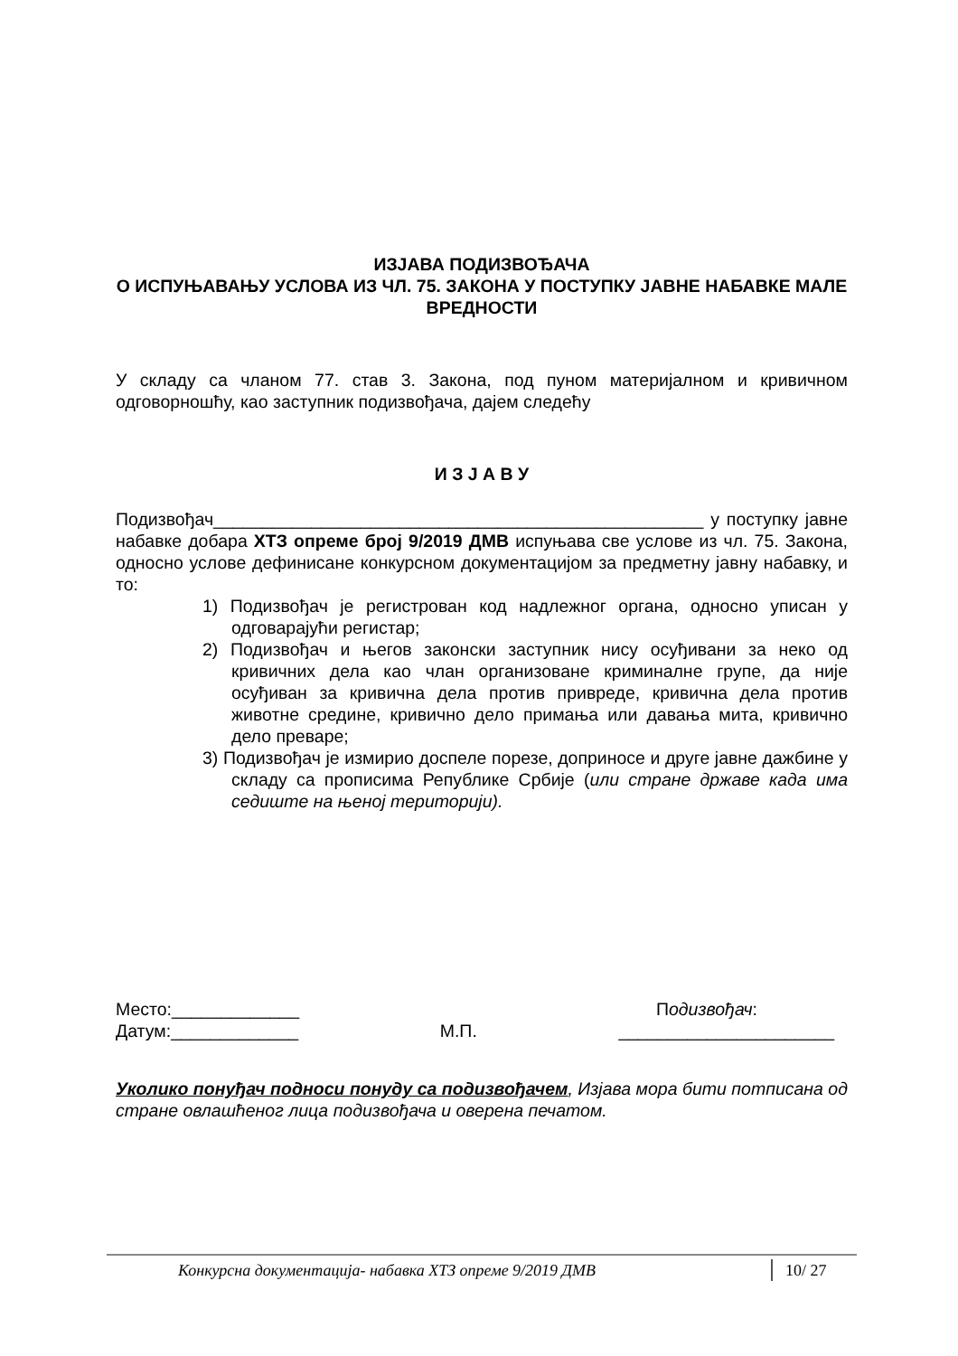ИЗЈАВА ПОДИЗВОЂАЧА
О ИСПУЊАВАЊУ УСЛОВА ИЗ ЧЛ. 75. ЗАКОНА У ПОСТУПКУ ЈАВНЕ НАБАВКЕ МАЛЕ ВРЕДНОСТИ
У складу са чланом 77. став 3. Закона, под пуном материјалном и кривичном одговорношћу, као заступник подизвођача, дајем следећу
И З Ј А В У
Подизвођач__________________________________________________ у поступку јавне набавке добара ХТЗ опреме број 9/2019 ДМВ испуњава све услове из чл. 75. Закона, односно услове дефинисане конкурсном документацијом за предметну јавну набавку, и то:
1) Подизвођач је регистрован код надлежног органа, односно уписан у одговарајући регистар;
2) Подизвођач и његов законски заступник нису осуђивани за неко од кривичних дела као члан организоване криминалне групе, да није осуђиван за кривична дела против привреде, кривична дела против животне средине, кривично дело примања или давања мита, кривично дело преваре;
3) Подизвођач је измирио доспеле порезе, доприносе и друге јавне дажбине у складу са прописима Републике Србије (или стране државе када има седиште на њеној територији).
Место:_____________ Подизвођач:
Датум:_____________ М.П. ______________________
Уколико понуђач подноси понуду са подизвођачем, Изјава мора бити потписана од стране овлашћеног лица подизвођача и оверена печатом.
Конкурсна документација- набавка ХТЗ опреме 9/2019 ДМВ 10/ 27